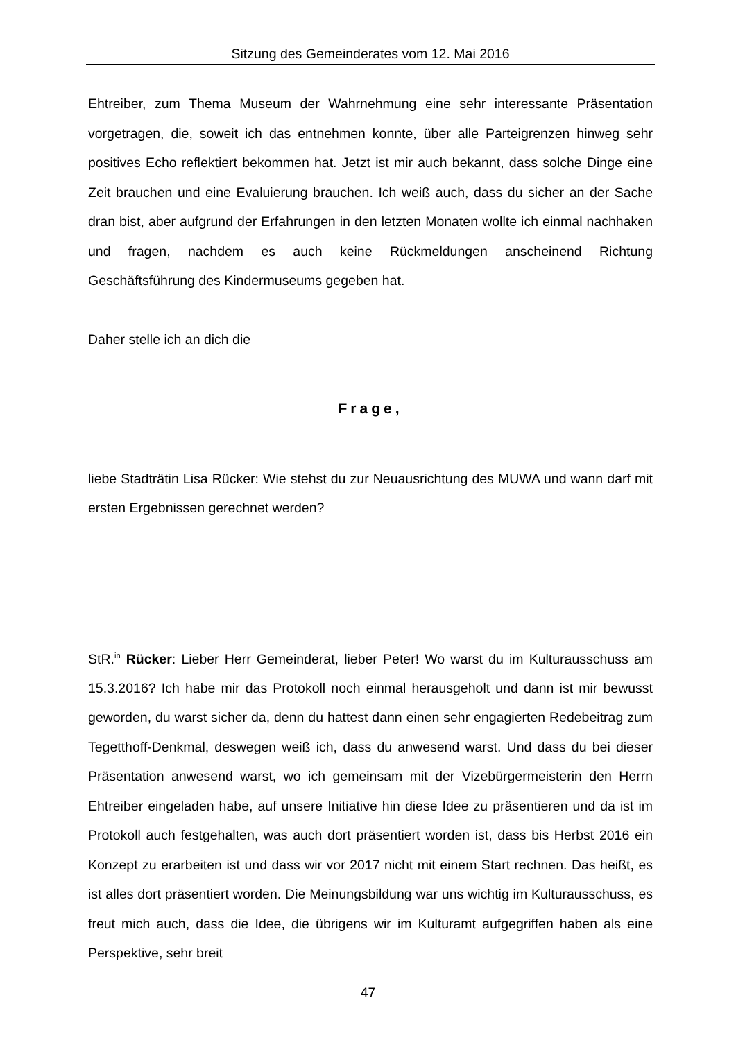Sitzung des Gemeinderates vom 12. Mai 2016
Ehtreiber, zum Thema Museum der Wahrnehmung eine sehr interessante Präsentation vorgetragen, die, soweit ich das entnehmen konnte, über alle Parteigrenzen hinweg sehr positives Echo reflektiert bekommen hat. Jetzt ist mir auch bekannt, dass solche Dinge eine Zeit brauchen und eine Evaluierung brauchen. Ich weiß auch, dass du sicher an der Sache dran bist, aber aufgrund der Erfahrungen in den letzten Monaten wollte ich einmal nachhaken und fragen, nachdem es auch keine Rückmeldungen anscheinend Richtung Geschäftsführung des Kindermuseums gegeben hat.
Daher stelle ich an dich die
Frage,
liebe Stadträtin Lisa Rücker: Wie stehst du zur Neuausrichtung des MUWA und wann darf mit ersten Ergebnissen gerechnet werden?
StR.<sup>in</sup> Rücker: Lieber Herr Gemeinderat, lieber Peter! Wo warst du im Kulturausschuss am 15.3.2016? Ich habe mir das Protokoll noch einmal herausgeholt und dann ist mir bewusst geworden, du warst sicher da, denn du hattest dann einen sehr engagierten Redebeitrag zum Tegetthoff-Denkmal, deswegen weiß ich, dass du anwesend warst. Und dass du bei dieser Präsentation anwesend warst, wo ich gemeinsam mit der Vizebürgermeisterin den Herrn Ehtreiber eingeladen habe, auf unsere Initiative hin diese Idee zu präsentieren und da ist im Protokoll auch festgehalten, was auch dort präsentiert worden ist, dass bis Herbst 2016 ein Konzept zu erarbeiten ist und dass wir vor 2017 nicht mit einem Start rechnen. Das heißt, es ist alles dort präsentiert worden. Die Meinungsbildung war uns wichtig im Kulturausschuss, es freut mich auch, dass die Idee, die übrigens wir im Kulturamt aufgegriffen haben als eine Perspektive, sehr breit
47